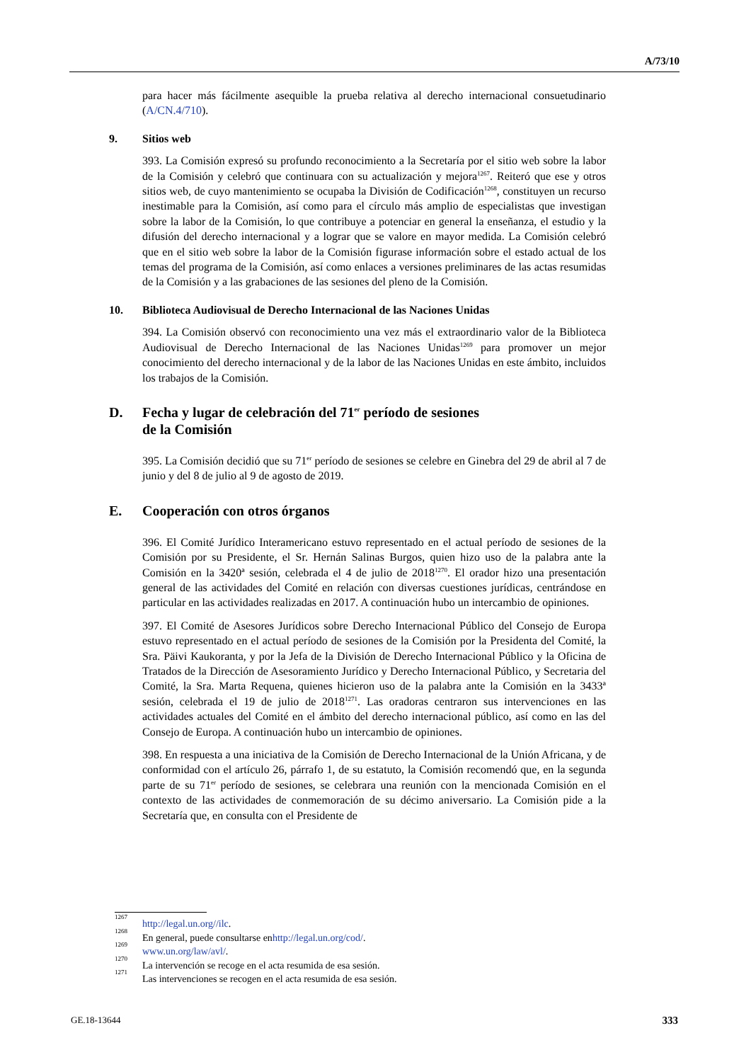A/73/10
para hacer más fácilmente asequible la prueba relativa al derecho internacional consuetudinario (A/CN.4/710).
9. Sitios web
393. La Comisión expresó su profundo reconocimiento a la Secretaría por el sitio web sobre la labor de la Comisión y celebró que continuara con su actualización y mejora<sup>1267</sup>. Reiteró que ese y otros sitios web, de cuyo mantenimiento se ocupaba la División de Codificación<sup>1268</sup>, constituyen un recurso inestimable para la Comisión, así como para el círculo más amplio de especialistas que investigan sobre la labor de la Comisión, lo que contribuye a potenciar en general la enseñanza, el estudio y la difusión del derecho internacional y a lograr que se valore en mayor medida. La Comisión celebró que en el sitio web sobre la labor de la Comisión figurase información sobre el estado actual de los temas del programa de la Comisión, así como enlaces a versiones preliminares de las actas resumidas de la Comisión y a las grabaciones de las sesiones del pleno de la Comisión.
10. Biblioteca Audiovisual de Derecho Internacional de las Naciones Unidas
394. La Comisión observó con reconocimiento una vez más el extraordinario valor de la Biblioteca Audiovisual de Derecho Internacional de las Naciones Unidas<sup>1269</sup> para promover un mejor conocimiento del derecho internacional y de la labor de las Naciones Unidas en este ámbito, incluidos los trabajos de la Comisión.
D. Fecha y lugar de celebración del 71<sup>er</sup> período de sesiones
de la Comisión
395. La Comisión decidió que su 71<sup>er</sup> período de sesiones se celebre en Ginebra del 29 de abril al 7 de junio y del 8 de julio al 9 de agosto de 2019.
E. Cooperación con otros órganos
396. El Comité Jurídico Interamericano estuvo representado en el actual período de sesiones de la Comisión por su Presidente, el Sr. Hernán Salinas Burgos, quien hizo uso de la palabra ante la Comisión en la 3420ª sesión, celebrada el 4 de julio de 2018<sup>1270</sup>. El orador hizo una presentación general de las actividades del Comité en relación con diversas cuestiones jurídicas, centrándose en particular en las actividades realizadas en 2017. A continuación hubo un intercambio de opiniones.
397. El Comité de Asesores Jurídicos sobre Derecho Internacional Público del Consejo de Europa estuvo representado en el actual período de sesiones de la Comisión por la Presidenta del Comité, la Sra. Päivi Kaukoranta, y por la Jefa de la División de Derecho Internacional Público y la Oficina de Tratados de la Dirección de Asesoramiento Jurídico y Derecho Internacional Público, y Secretaria del Comité, la Sra. Marta Requena, quienes hicieron uso de la palabra ante la Comisión en la 3433ª sesión, celebrada el 19 de julio de 2018<sup>1271</sup>. Las oradoras centraron sus intervenciones en las actividades actuales del Comité en el ámbito del derecho internacional público, así como en las del Consejo de Europa. A continuación hubo un intercambio de opiniones.
398. En respuesta a una iniciativa de la Comisión de Derecho Internacional de la Unión Africana, y de conformidad con el artículo 26, párrafo 1, de su estatuto, la Comisión recomendó que, en la segunda parte de su 71<sup>er</sup> período de sesiones, se celebrara una reunión con la mencionada Comisión en el contexto de las actividades de conmemoración de su décimo aniversario. La Comisión pide a la Secretaría que, en consulta con el Presidente de
<sup>1267</sup> http://legal.un.org//ilc.
<sup>1268</sup> En general, puede consultarse en http://legal.un.org/cod/.
<sup>1269</sup> www.un.org/law/avl/.
<sup>1270</sup> La intervención se recoge en el acta resumida de esa sesión.
<sup>1271</sup> Las intervenciones se recogen en el acta resumida de esa sesión.
GE.18-13644 333